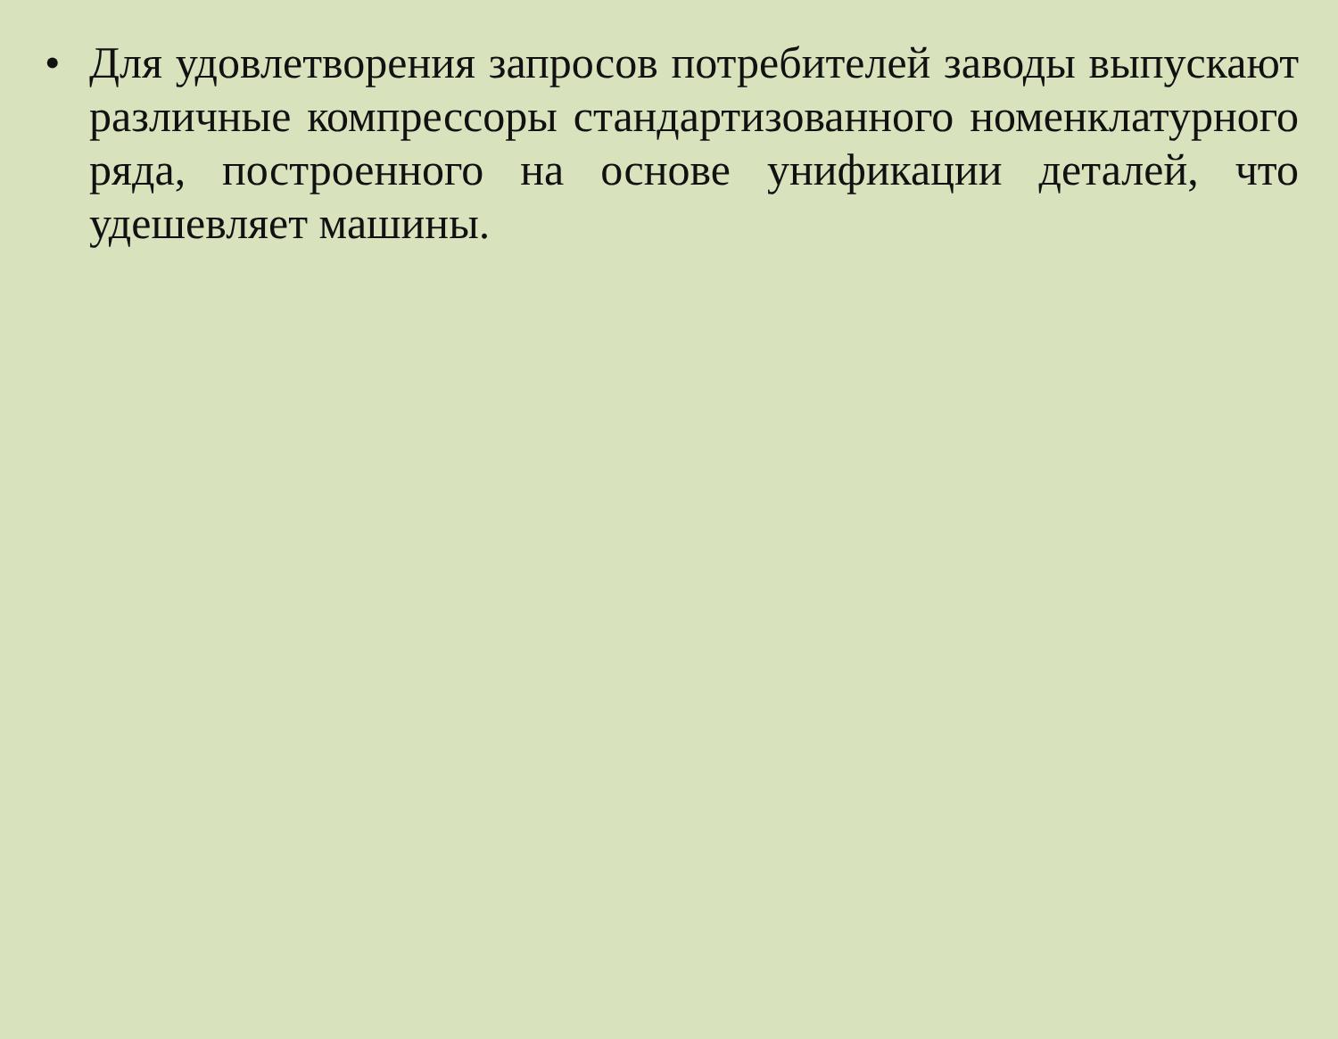• Для удовлетворения запросов потребителей заводы выпускают различные компрессоры стандартизованного номенклатурного ряда, построенного на основе унификации деталей, что удешевляет машины.